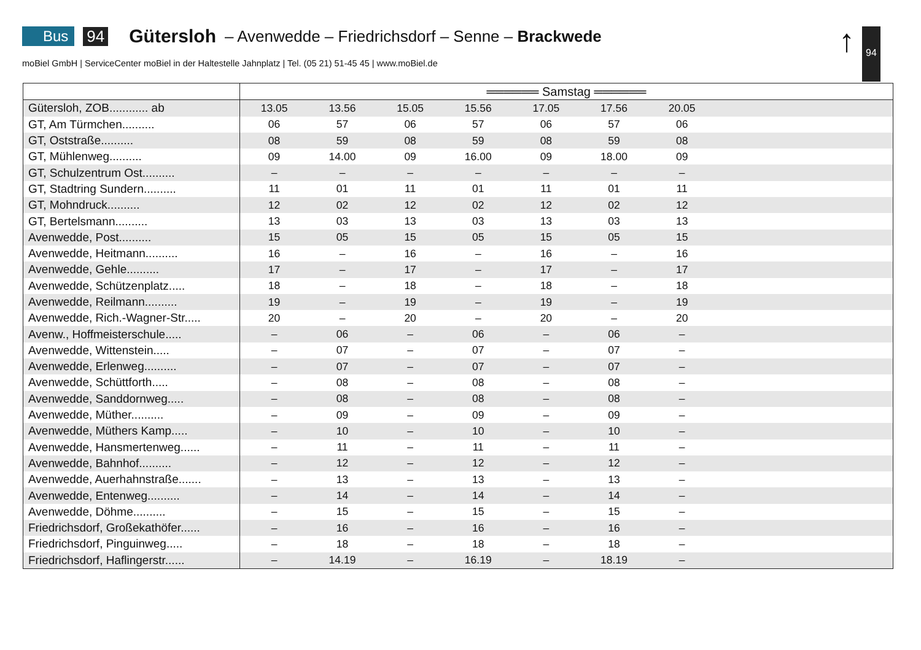Bus 94 Gütersloh – Avenwedde – Friedrichsdorf – Senne – Brackwede
moBiel GmbH | ServiceCenter moBiel in der Haltestelle Jahnplatz | Tel. (05 21) 51-45 45 | www.moBiel.de
↑ 94
| | ══════ Samstag ══════ | | | | | | | |
| --- | --- | --- | --- | --- | --- | --- | --- | --- |
| Gütersloh, ZOB............ ab | 13.05 | 13.56 | 15.05 | 15.56 | 17.05 | 17.56 | 20.05 | |
| GT, Am Türmchen.......... | 06 | 57 | 06 | 57 | 06 | 57 | 06 | |
| GT, Oststraße.......... | 08 | 59 | 08 | 59 | 08 | 59 | 08 | |
| GT, Mühlenweg.......... | 09 | 14.00 | 09 | 16.00 | 09 | 18.00 | 09 | |
| GT, Schulzentrum Ost.......... | – | – | – | – | – | – | – | |
| GT, Stadtring Sundern.......... | 11 | 01 | 11 | 01 | 11 | 01 | 11 | |
| GT, Mohndruck.......... | 12 | 02 | 12 | 02 | 12 | 02 | 12 | |
| GT, Bertelsmann.......... | 13 | 03 | 13 | 03 | 13 | 03 | 13 | |
| Avenwedde, Post.......... | 15 | 05 | 15 | 05 | 15 | 05 | 15 | |
| Avenwedde, Heitmann.......... | 16 | – | 16 | – | 16 | – | 16 | |
| Avenwedde, Gehle.......... | 17 | – | 17 | – | 17 | – | 17 | |
| Avenwedde, Schützenplatz..... | 18 | – | 18 | – | 18 | – | 18 | |
| Avenwedde, Reilmann.......... | 19 | – | 19 | – | 19 | – | 19 | |
| Avenwedde, Rich.-Wagner-Str..... | 20 | – | 20 | – | 20 | – | 20 | |
| Avenw., Hoffmeisterschule..... | – | 06 | – | 06 | – | 06 | – | |
| Avenwedde, Wittenstein..... | – | 07 | – | 07 | – | 07 | – | |
| Avenwedde, Erlenweg.......... | – | 07 | – | 07 | – | 07 | – | |
| Avenwedde, Schüttforth..... | – | 08 | – | 08 | – | 08 | – | |
| Avenwedde, Sanddornweg..... | – | 08 | – | 08 | – | 08 | – | |
| Avenwedde, Müther.......... | – | 09 | – | 09 | – | 09 | – | |
| Avenwedde, Müthers Kamp..... | – | 10 | – | 10 | – | 10 | – | |
| Avenwedde, Hansmertenweg...... | – | 11 | – | 11 | – | 11 | – | |
| Avenwedde, Bahnhof.......... | – | 12 | – | 12 | – | 12 | – | |
| Avenwedde, Auerhahnstraße....... | – | 13 | – | 13 | – | 13 | – | |
| Avenwedde, Entenweg.......... | – | 14 | – | 14 | – | 14 | – | |
| Avenwedde, Döhme.......... | – | 15 | – | 15 | – | 15 | – | |
| Friedrichsdorf, Großekathöfer...... | – | 16 | – | 16 | – | 16 | – | |
| Friedrichsdorf, Pinguinweg..... | – | 18 | – | 18 | – | 18 | – | |
| Friedrichsdorf, Haflingerstr...... | – | 14.19 | – | 16.19 | – | 18.19 | – | |